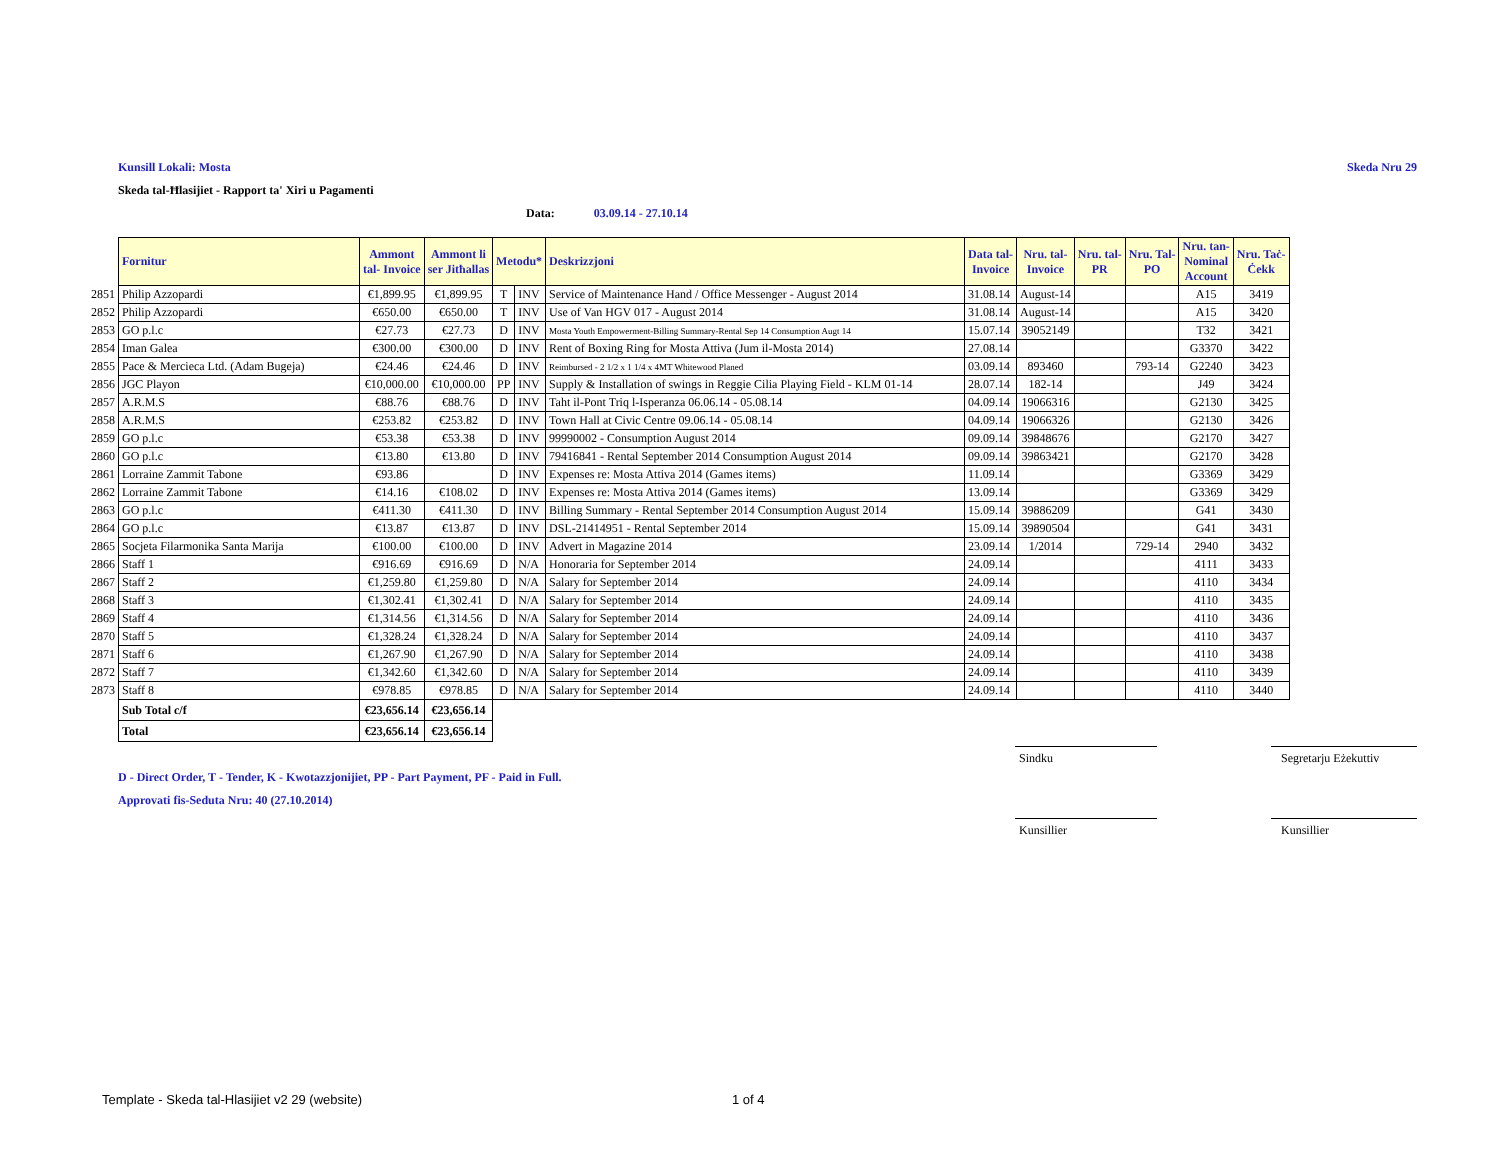Kunsill Lokali: Mosta Skeda Nru 29
Skeda tal-Ħlasijiet - Rapport ta' Xiri u Pagamenti
Data: 03.09.14 - 27.10.14
| | Fornitur | Ammont tal- Invoice | Ammont li ser Jitħallas | Metodu* | | Deskrizzjoni | Data tal- Invoice | Nru. tal- Invoice | Nru. tal- PR | Nru. Tal- PO | Nru. tan- Nominal Account | Nru. Taċ- Ċekk |
| 2851 | Philip Azzopardi | €1,899.95 | €1,899.95 | T | INV | Service of Maintenance Hand / Office Messenger - August 2014 | 31.08.14 | August-14 | | | A15 | 3419 |
| 2852 | Philip Azzopardi | €650.00 | €650.00 | T | INV | Use of Van HGV 017 - August 2014 | 31.08.14 | August-14 | | | A15 | 3420 |
| 2853 | GO p.l.c | €27.73 | €27.73 | D | INV | Mosta Youth Empowerment-Billing Summary-Rental Sep 14 Consumption Augt 14 | 15.07.14 | 39052149 | | | T32 | 3421 |
| 2854 | Iman Galea | €300.00 | €300.00 | D | INV | Rent of Boxing Ring for Mosta Attiva (Jum il-Mosta 2014) | 27.08.14 | | | | G3370 | 3422 |
| 2855 | Pace & Mercieca Ltd. (Adam Bugeja) | €24.46 | €24.46 | D | INV | Reimbursed - 2 1/2 x 1 1/4 x 4MT Whitewood Planed | 03.09.14 | 893460 | | 793-14 | G2240 | 3423 |
| 2856 | JGC Playon | €10,000.00 | €10,000.00 | PP | INV | Supply & Installation of swings in Reggie Cilia Playing Field - KLM 01-14 | 28.07.14 | 182-14 | | | J49 | 3424 |
| 2857 | A.R.M.S | €88.76 | €88.76 | D | INV | Taht il-Pont Triq l-Isperanza 06.06.14 - 05.08.14 | 04.09.14 | 19066316 | | | G2130 | 3425 |
| 2858 | A.R.M.S | €253.82 | €253.82 | D | INV | Town Hall at Civic Centre 09.06.14 - 05.08.14 | 04.09.14 | 19066326 | | | G2130 | 3426 |
| 2859 | GO p.l.c | €53.38 | €53.38 | D | INV | 99990002 - Consumption August 2014 | 09.09.14 | 39848676 | | | G2170 | 3427 |
| 2860 | GO p.l.c | €13.80 | €13.80 | D | INV | 79416841 - Rental September 2014 Consumption August 2014 | 09.09.14 | 39863421 | | | G2170 | 3428 |
| 2861 | Lorraine Zammit Tabone | €93.86 | | D | INV | Expenses re: Mosta Attiva 2014 (Games items) | 11.09.14 | | | | G3369 | 3429 |
| 2862 | Lorraine Zammit Tabone | €14.16 | €108.02 | D | INV | Expenses re: Mosta Attiva 2014 (Games items) | 13.09.14 | | | | G3369 | 3429 |
| 2863 | GO p.l.c | €411.30 | €411.30 | D | INV | Billing Summary - Rental September 2014 Consumption August 2014 | 15.09.14 | 39886209 | | | G41 | 3430 |
| 2864 | GO p.l.c | €13.87 | €13.87 | D | INV | DSL-21414951 - Rental September 2014 | 15.09.14 | 39890504 | | | G41 | 3431 |
| 2865 | Socjeta Filarmonika Santa Marija | €100.00 | €100.00 | D | INV | Advert in Magazine 2014 | 23.09.14 | 1/2014 | | 729-14 | 2940 | 3432 |
| 2866 | Staff 1 | €916.69 | €916.69 | D | N/A | Honoraria for September 2014 | 24.09.14 | | | | 4111 | 3433 |
| 2867 | Staff 2 | €1,259.80 | €1,259.80 | D | N/A | Salary for September 2014 | 24.09.14 | | | | 4110 | 3434 |
| 2868 | Staff 3 | €1,302.41 | €1,302.41 | D | N/A | Salary for September 2014 | 24.09.14 | | | | 4110 | 3435 |
| 2869 | Staff 4 | €1,314.56 | €1,314.56 | D | N/A | Salary for September 2014 | 24.09.14 | | | | 4110 | 3436 |
| 2870 | Staff 5 | €1,328.24 | €1,328.24 | D | N/A | Salary for September 2014 | 24.09.14 | | | | 4110 | 3437 |
| 2871 | Staff 6 | €1,267.90 | €1,267.90 | D | N/A | Salary for September 2014 | 24.09.14 | | | | 4110 | 3438 |
| 2872 | Staff 7 | €1,342.60 | €1,342.60 | D | N/A | Salary for September 2014 | 24.09.14 | | | | 4110 | 3439 |
| 2873 | Staff 8 | €978.85 | €978.85 | D | N/A | Salary for September 2014 | 24.09.14 | | | | 4110 | 3440 |
| | Sub Total c/f | €23,656.14 | €23,656.14 | | | | | | | | | |
| | Total | €23,656.14 | €23,656.14 | | | | | | | | | |
D - Direct Order, T - Tender, K - Kwotazzjonijiet, PP - Part Payment, PF - Paid in Full.
Approvati fis-Seduta Nru: 40 (27.10.2014)
Sindku
Segretarju Eżekuttiv
Kunsillier
Kunsillier
Template - Skeda tal-Hlasijiet v2 29 (website) 1 of 4